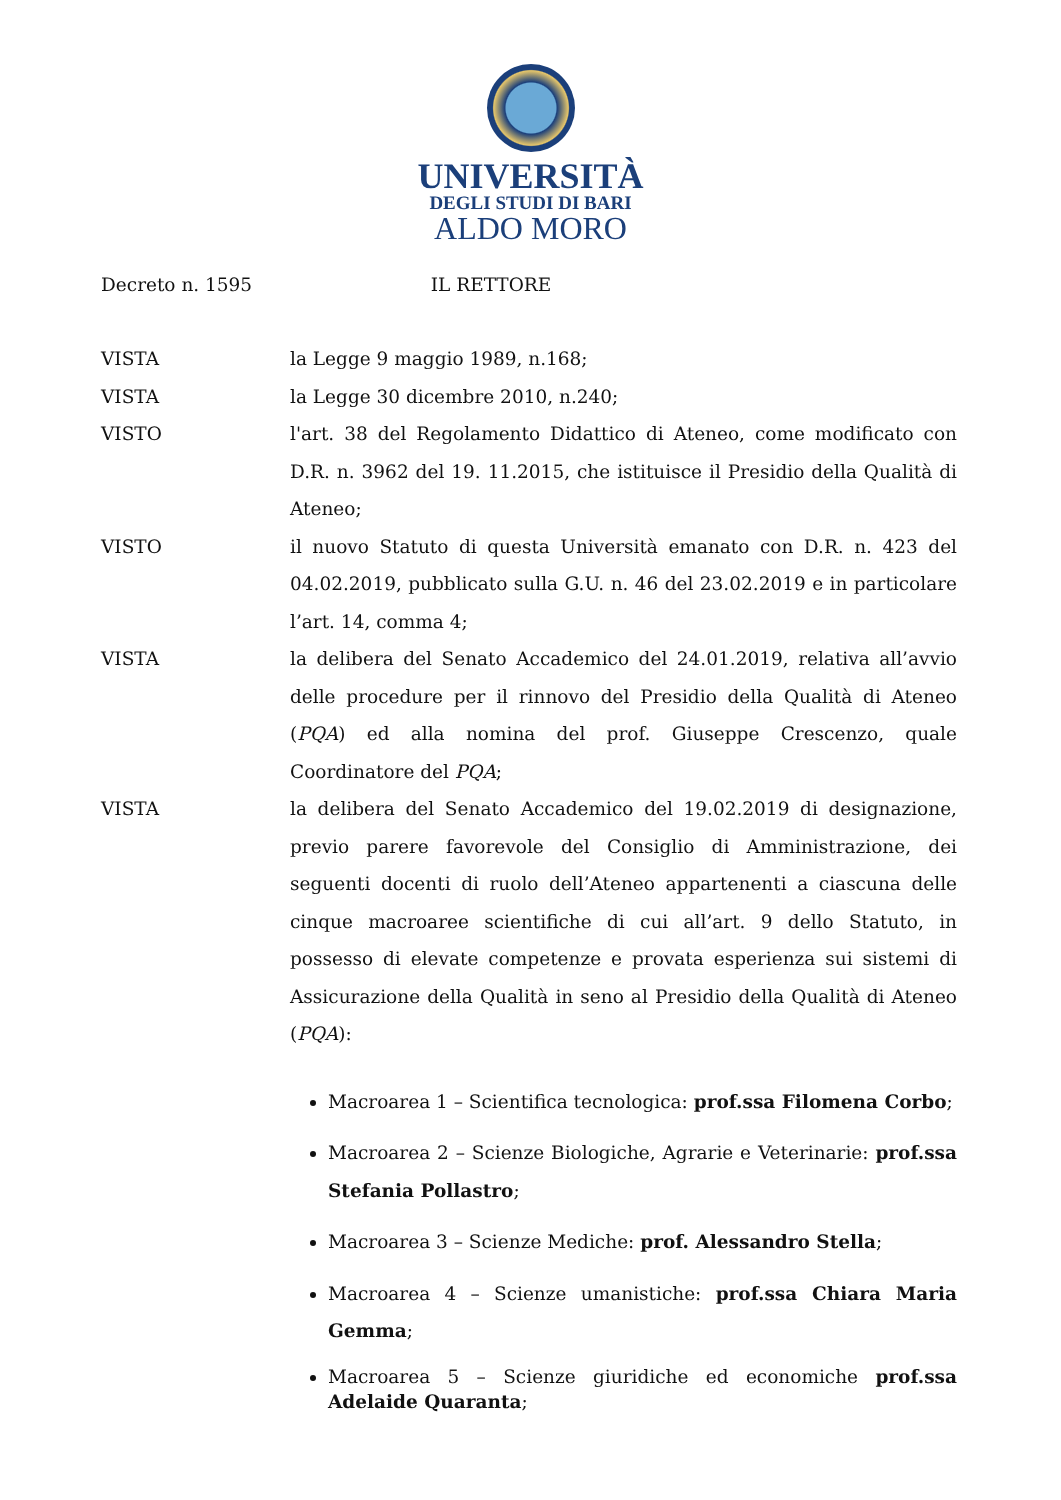UNIVERSITÀ
DEGLI STUDI DI BARI
ALDO MORO
Decreto n. 1595 IL RETTORE
VISTA la Legge 9 maggio 1989, n.168;
VISTA la Legge 30 dicembre 2010, n.240;
VISTO l'art. 38 del Regolamento Didattico di Ateneo, come modificato con D.R. n. 3962 del 19. 11.2015, che istituisce il Presidio della Qualità di Ateneo;
VISTO il nuovo Statuto di questa Università emanato con D.R. n. 423 del 04.02.2019, pubblicato sulla G.U. n. 46 del 23.02.2019 e in particolare l’art. 14, comma 4;
VISTA la delibera del Senato Accademico del 24.01.2019, relativa all’avvio delle procedure per il rinnovo del Presidio della Qualità di Ateneo (PQA) ed alla nomina del prof. Giuseppe Crescenzo, quale Coordinatore del PQA;
VISTA la delibera del Senato Accademico del 19.02.2019 di designazione, previo parere favorevole del Consiglio di Amministrazione, dei seguenti docenti di ruolo dell’Ateneo appartenenti a ciascuna delle cinque macroaree scientifiche di cui all’art. 9 dello Statuto, in possesso di elevate competenze e provata esperienza sui sistemi di Assicurazione della Qualità in seno al Presidio della Qualità di Ateneo (PQA):
Macroarea 1 – Scientifica tecnologica: prof.ssa Filomena Corbo;
Macroarea 2 – Scienze Biologiche, Agrarie e Veterinarie: prof.ssa Stefania Pollastro;
Macroarea 3 – Scienze Mediche: prof. Alessandro Stella;
Macroarea 4 – Scienze umanistiche: prof.ssa Chiara Maria Gemma;
Macroarea 5 – Scienze giuridiche ed economiche prof.ssa Adelaide Quaranta;